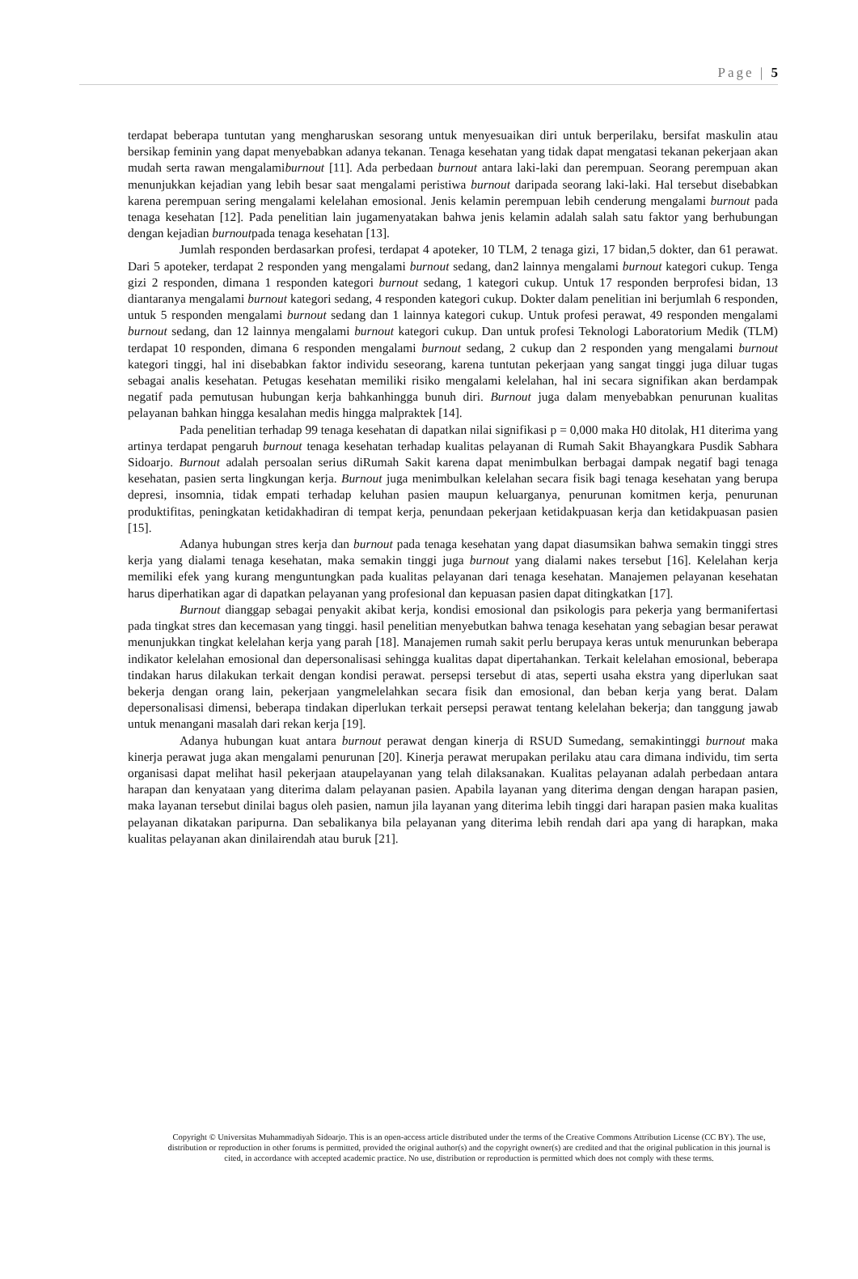Page | 5
terdapat beberapa tuntutan yang mengharuskan sesorang untuk menyesuaikan diri untuk berperilaku, bersifat maskulin atau bersikap feminin yang dapat menyebabkan adanya tekanan. Tenaga kesehatan yang tidak dapat mengatasi tekanan pekerjaan akan mudah serta rawan mengalamiburnout [11]. Ada perbedaan burnout antara laki-laki dan perempuan. Seorang perempuan akan menunjukkan kejadian yang lebih besar saat mengalami peristiwa burnout daripada seorang laki-laki. Hal tersebut disebabkan karena perempuan sering mengalami kelelahan emosional. Jenis kelamin perempuan lebih cenderung mengalami burnout pada tenaga kesehatan [12]. Pada penelitian lain jugamenyatakan bahwa jenis kelamin adalah salah satu faktor yang berhubungan dengan kejadian burnoutpada tenaga kesehatan [13].
Jumlah responden berdasarkan profesi, terdapat 4 apoteker, 10 TLM, 2 tenaga gizi, 17 bidan,5 dokter, dan 61 perawat. Dari 5 apoteker, terdapat 2 responden yang mengalami burnout sedang, dan2 lainnya mengalami burnout kategori cukup. Tenga gizi 2 responden, dimana 1 responden kategori burnout sedang, 1 kategori cukup. Untuk 17 responden berprofesi bidan, 13 diantaranya mengalami burnout kategori sedang, 4 responden kategori cukup. Dokter dalam penelitian ini berjumlah 6 responden, untuk 5 responden mengalami burnout sedang dan 1 lainnya kategori cukup. Untuk profesi perawat, 49 responden mengalami burnout sedang, dan 12 lainnya mengalami burnout kategori cukup. Dan untuk profesi Teknologi Laboratorium Medik (TLM) terdapat 10 responden, dimana 6 responden mengalami burnout sedang, 2 cukup dan 2 responden yang mengalami burnout kategori tinggi, hal ini disebabkan faktor individu seseorang, karena tuntutan pekerjaan yang sangat tinggi juga diluar tugas sebagai analis kesehatan. Petugas kesehatan memiliki risiko mengalami kelelahan, hal ini secara signifikan akan berdampak negatif pada pemutusan hubungan kerja bahkanhingga bunuh diri. Burnout juga dalam menyebabkan penurunan kualitas pelayanan bahkan hingga kesalahan medis hingga malpraktek [14].
Pada penelitian terhadap 99 tenaga kesehatan di dapatkan nilai signifikasi p = 0,000 maka H0 ditolak, H1 diterima yang artinya terdapat pengaruh burnout tenaga kesehatan terhadap kualitas pelayanan di Rumah Sakit Bhayangkara Pusdik Sabhara Sidoarjo. Burnout adalah persoalan serius diRumah Sakit karena dapat menimbulkan berbagai dampak negatif bagi tenaga kesehatan, pasien serta lingkungan kerja. Burnout juga menimbulkan kelelahan secara fisik bagi tenaga kesehatan yang berupa depresi, insomnia, tidak empati terhadap keluhan pasien maupun keluarganya, penurunan komitmen kerja, penurunan produktifitas, peningkatan ketidakhadiran di tempat kerja, penundaan pekerjaan ketidakpuasan kerja dan ketidakpuasan pasien [15].
Adanya hubungan stres kerja dan burnout pada tenaga kesehatan yang dapat diasumsikan bahwa semakin tinggi stres kerja yang dialami tenaga kesehatan, maka semakin tinggi juga burnout yang dialami nakes tersebut [16]. Kelelahan kerja memiliki efek yang kurang menguntungkan pada kualitas pelayanan dari tenaga kesehatan. Manajemen pelayanan kesehatan harus diperhatikan agar di dapatkan pelayanan yang profesional dan kepuasan pasien dapat ditingkatkan [17].
Burnout dianggap sebagai penyakit akibat kerja, kondisi emosional dan psikologis para pekerja yang bermanifertasi pada tingkat stres dan kecemasan yang tinggi. hasil penelitian menyebutkan bahwa tenaga kesehatan yang sebagian besar perawat menunjukkan tingkat kelelahan kerja yang parah [18]. Manajemen rumah sakit perlu berupaya keras untuk menurunkan beberapa indikator kelelahan emosional dan depersonalisasi sehingga kualitas dapat dipertahankan. Terkait kelelahan emosional, beberapa tindakan harus dilakukan terkait dengan kondisi perawat. persepsi tersebut di atas, seperti usaha ekstra yang diperlukan saat bekerja dengan orang lain, pekerjaan yangmelelahkan secara fisik dan emosional, dan beban kerja yang berat. Dalam depersonalisasi dimensi, beberapa tindakan diperlukan terkait persepsi perawat tentang kelelahan bekerja; dan tanggung jawab untuk menangani masalah dari rekan kerja [19].
Adanya hubungan kuat antara burnout perawat dengan kinerja di RSUD Sumedang, semakintinggi burnout maka kinerja perawat juga akan mengalami penurunan [20]. Kinerja perawat merupakan perilaku atau cara dimana individu, tim serta organisasi dapat melihat hasil pekerjaan ataupelayanan yang telah dilaksanakan. Kualitas pelayanan adalah perbedaan antara harapan dan kenyataan yang diterima dalam pelayanan pasien. Apabila layanan yang diterima dengan dengan harapan pasien, maka layanan tersebut dinilai bagus oleh pasien, namun jila layanan yang diterima lebih tinggi dari harapan pasien maka kualitas pelayanan dikatakan paripurna. Dan sebalikanya bila pelayanan yang diterima lebih rendah dari apa yang di harapkan, maka kualitas pelayanan akan dinilairendah atau buruk [21].
Copyright © Universitas Muhammadiyah Sidoarjo. This is an open-access article distributed under the terms of the Creative Commons Attribution License (CC BY). The use, distribution or reproduction in other forums is permitted, provided the original author(s) and the copyright owner(s) are credited and that the original publication in this journal is cited, in accordance with accepted academic practice. No use, distribution or reproduction is permitted which does not comply with these terms.